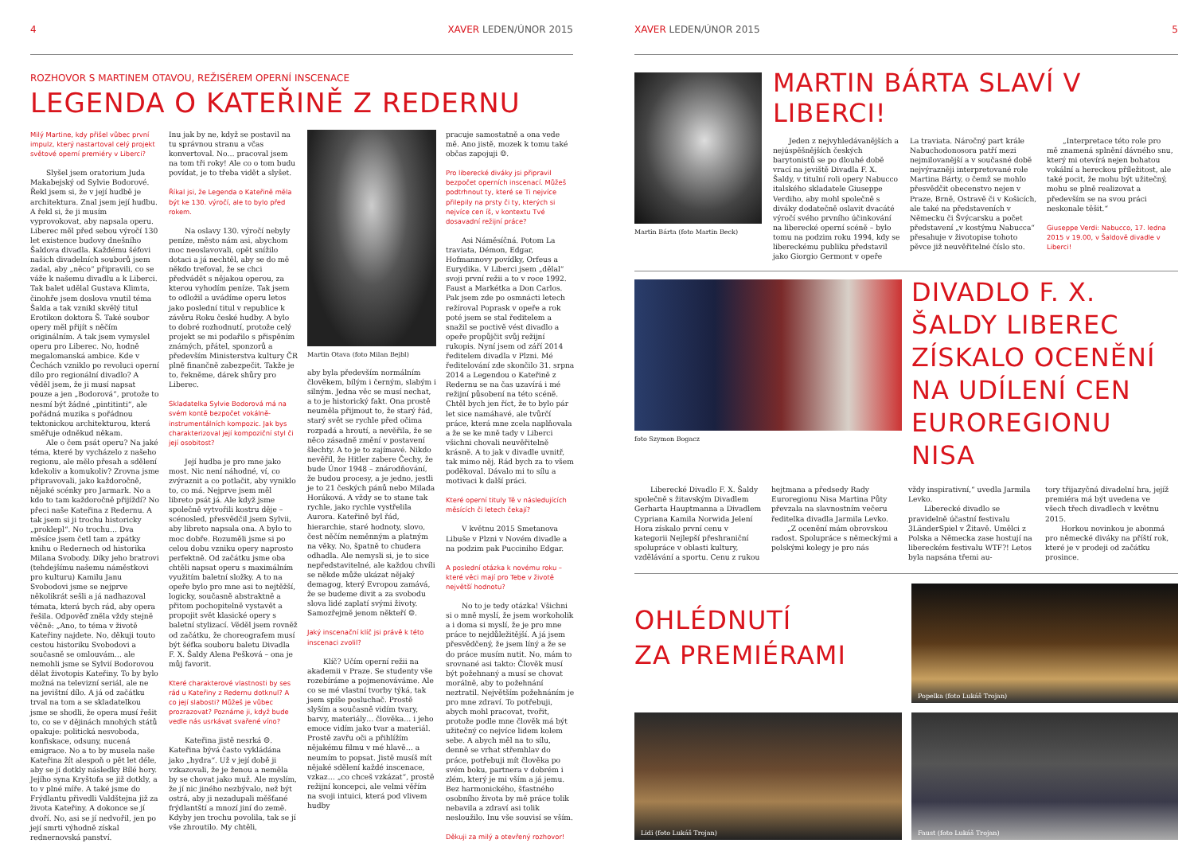4 XAVER LEDEN/ÚNOR 2015
ROZHOVOR S MARTINEM OTAVOU, REŽISÉREM OPERNÍ INSCENACE
LEGENDA O KATEŘINĚ Z REDERNU
Milý Martine, kdy přišel vůbec první impulz, který nastartoval celý projekt světové operní premiéry v Liberci?
Slyšel jsem oratorium Juda Makabejský od Sylvie Bodorové. Řekl jsem si, že v její hudbě je architektura. Znal jsem její hudbu. A řekl si, že ji musím vyprovokovat, aby napsala operu. Liberec měl před sebou výročí 130 let existence budovy dnešního Šaldova divadla. Každému šéfovi našich divadelních souborů jsem zadal, aby „něco“ připravili, co se váže k našemu divadlu a k Liberci. Tak balet udělal Gustava Klimta, činohře jsem doslova vnutil téma Šalda a tak vznikl skvělý titul Erotikon doktora Š. Také soubor opery měl přijít s něčím originálním. A tak jsem vymyslel operu pro Liberec. No, hodně megalomanská ambice. Kde v Čechách vzniklo po revoluci operní dílo pro regionální divadlo? A věděl jsem, že ji musí napsat pouze a jen „Bodorová“, protože to nesmí být žádné „pintitinti“, ale pořádná muzika s pořádnou tektonickou architekturou, která směřuje odněkud někam.
Ale o čem psát operu? Na jaké téma, které by vycházelo z našeho regionu, ale mělo přesah a sdělení kdekoliv a komukoliv? Zrovna jsme připravovali, jako každoročně, nějaké scénky pro Jarmark. No a kdo to tam každoročně přijíždí? No přeci naše Kateřina z Redernu. A tak jsem si ji trochu historicky „proklepl“. No trochu… Dva měsíce jsem četl tam a zpátky knihu o Redernech od historika Milana Svobody. Díky jeho bratrovi (tehdejšímu našemu náměstkovi pro kulturu) Kamilu Janu Svobodovi jsme se nejprve několikrát sešli a já nadhazoval témata, která bych rád, aby opera řešila. Odpověď zněla vždy stejně věčně: „Ano, to téma v životě Kateřiny najdete. No, děkuji touto cestou historiku Svobodovi a současně se omlouvám… ale nemohli jsme se Sylvií Bodorovou dělat životopis Kateřiny. To by bylo možná na televizní seriál, ale ne na jevištní dílo. A já od začátku trval na tom a se skladatelkou jsme se shodli, že opera musí řešit to, co se v dějinách mnohých států opakuje: politická nesvoboda, konfiskace, odsuny, nucená emigrace. No a to by musela naše Kateřina žít alespoň o pět let déle, aby se jí dotkly následky Bílé hory. Jejího syna Kryštofa se již dotkly, a to v plné míře. A také jsme do Frýdlantu přivedli Valdštejna již za života Kateřiny. A dokonce se jí dvoří. No, asi se jí nedvořil, jen po její smrti výhodně získal rednernovská panství.
Inu jak by ne, když se postavil na tu správnou stranu a včas konvertoval. No… pracoval jsem na tom tři roky! Ale co o tom budu povídat, je to třeba vidět a slyšet.
Říkal jsi, že Legenda o Kateřině měla být ke 130. výročí, ale to bylo před rokem.
Na oslavy 130. výročí nebyly peníze, město nám asi, abychom moc neoslavovali, opět snížilo dotaci a já nechtěl, aby se do mě někdo trefoval, že se chci předvádět s nějakou operou, za kterou vyhodím peníze. Tak jsem to odložil a uvádíme operu letos jako poslední titul v republice k závěru Roku české hudby. A bylo to dobré rozhodnutí, protože celý projekt se mi podařilo s přispěním známých, přátel, sponzorů a především Ministerstva kultury ČR plně finančně zabezpečit. Takže je to, řekněme, dárek shůry pro Liberec.
Skladatelka Sylvie Bodorová má na svém kontě bezpočet vokálně-instrumentálních kompozic. Jak bys charakterizoval její kompoziční styl či její osobitost?
Její hudba je pro mne jako most. Nic není náhodné, ví, co zvýraznit a co potlačit, aby vyniklo to, co má. Nejprve jsem měl libreto psát já. Ale když jsme společně vytvořili kostru děje – scénosled, přesvědčil jsem Sylvii, aby libreto napsala ona. A bylo to moc dobře. Rozuměli jsme si po celou dobu vzniku opery naprosto perfektně. Od začátku jsme oba chtěli napsat operu s maximálním využitím baletní složky. A to na opeře bylo pro mne asi to nejtěžší, logicky, současně abstraktně a přitom pochopitelně vystavět a propojit svět klasické opery s baletní stylizací. Věděl jsem rovněž od začátku, že choreografem musí být šéfka souboru baletu Divadla F. X. Šaldy Alena Pešková – ona je můj favorit.
Které charakterové vlastnosti by ses rád u Kateřiny z Redernu dotknul? A co její slabosti? Můžeš je vůbec prozrazovat? Poznáme ji, když bude vedle nás usrkávat svařené víno?
Kateřina jistě nesrká ☺. Kateřina bývá často vykládána jako „hydra“. Už v její době ji vzkazovali, že je ženou a neměla by se chovat jako muž. Ale myslím, že jí nic jiného nezbývalo, než být ostrá, aby ji nezadupali měšťané frýdlantští a mnozí jiní do země. Kdyby jen trochu povolila, tak se jí vše zhroutilo. My chtěli,
Martin Otava (foto Milan Bejbl)
aby byla především normálním člověkem, bílým i černým, slabým i silným. Jedna věc se musí nechat, a to je historický fakt. Ona prostě neuměla přijmout to, že starý řád, starý svět se rychle před očima rozpadá a hroutí, a nevěřila, že se něco zásadně změní v postavení šlechty. A to je to zajímavé. Nikdo nevěřil, že Hitler zabere Čechy, že bude Únor 1948 – znárodňování, že budou procesy, a je jedno, jestli je to 21 českých pánů nebo Milada Horáková. A vždy se to stane tak rychle, jako rychle vystřelila Aurora. Kateřině byl řád, hierarchie, staré hodnoty, slovo, čest něčím neměnným a platným na věky. No, špatně to chudera odhadla. Ale nemysli si, je to sice nepředstavitelné, ale každou chvíli se někde může ukázat nějaký demagog, který Evropou zamává, že se budeme divit a za svobodu slova lidé zaplatí svými životy. Samozřejmě jenom někteří ☺.
Jaký inscenační klíč jsi právě k této inscenaci zvolil?
Klíč? Učím operní režii na akademii v Praze. Se studenty vše rozebíráme a pojmenováváme. Ale co se mé vlastní tvorby týká, tak jsem spíše posluchač. Prostě slyším a současně vidím tvary, barvy, materiály… člověka… i jeho emoce vidím jako tvar a materiál. Prostě zavřu oči a přihlížím nějakému filmu v mé hlavě… a neumím to popsat. Jistě musíš mít nějaké sdělení každé inscenace, vzkaz… „co chceš vzkázat“, prostě režijní koncepci, ale velmi věřím na svoji intuici, která pod vlivem hudby
pracuje samostatně a ona vede mě. Ano jistě, mozek k tomu také občas zapojuji ☺.
Pro liberecké diváky jsi připravil bezpočet operních inscenací. Můžeš podtrhnout ty, které se Ti nejvíce přilepily na prsty či ty, kterých si nejvíce cen íš, v kontextu Tvé dosavadní režijní práce?
Asi Náměsíčná. Potom La traviata, Démon, Edgar, Hofmannovy povídky, Orfeus a Eurydika. V Liberci jsem „dělal“ svoji první režii a to v roce 1992. Faust a Markétka a Don Carlos. Pak jsem zde po osmnácti letech režíroval Poprask v opeře a rok poté jsem se stal ředitelem a snažil se poctivě vést divadlo a opeře propůjčit svůj režijní rukopis. Nyní jsem od září 2014 ředitelem divadla v Plzni. Mé ředitelování zde skončilo 31. srpna 2014 a Legendou o Kateřině z Redernu se na čas uzavírá i mé režijní působení na této scéně. Chtěl bych jen říct, že to bylo pár let sice namáhavé, ale tvůrčí práce, která mne zcela naplňovala a že se ke mně tady v Liberci všichni chovali neuvěřitelně krásně. A to jak v divadle uvnitř, tak mimo něj. Rád bych za to všem poděkoval. Dávalo mi to sílu a motivaci k další práci.
Které operní tituly Tě v následujících měsících či letech čekají?
V květnu 2015 Smetanova Libuše v Plzni v Novém divadle a na podzim pak Pucciniho Edgar.
A poslední otázka k novému roku – které věci mají pro Tebe v životě největší hodnotu?
No to je tedy otázka! Všichni si o mně myslí, že jsem workoholik a i doma si myslí, že je pro mne práce to nejdůležitější. A já jsem přesvědčený, že jsem líný a že se do práce musím nutit. No, mám to srovnané asi takto: Člověk musí být požehnaný a musí se chovat morálně, aby to požehnání neztratil. Největším požehnáním je pro mne zdraví. To potřebuji, abych mohl pracovat, tvořit, protože podle mne člověk má být užitečný co nejvíce lidem kolem sebe. A abych měl na to sílu, denně se vrhat střemhlav do práce, potřebuji mít člověka po svém boku, partnera v dobrém i zlém, který je mi vším a já jemu. Bez harmonického, šťastného osobního života by mě práce tolik nebavila a zdraví asi tolik nesloužilo. Inu vše souvisí se vším.
Děkuji za milý a otevřený rozhovor!
XAVER LEDEN/ÚNOR 2015 5
Martin Bárta (foto Martin Beck)
MARTIN BÁRTA SLAVÍ V LIBERCI!
Jeden z nejvyhledávanějších a nejúspěšnějších českých barytonistů se po dlouhé době vrací na jeviště Divadla F. X. Šaldy, v titulní roli opery Nabucco italského skladatele Giuseppe Verdiho, aby mohl společně s diváky dodatečně oslavit dvacáté výročí svého prvního účinkování na liberecké operní scéně – bylo tomu na podzim roku 1994, kdy se libereckému publiku představil jako Giorgio Germont v opeře
La traviata. Náročný part krále Nabuchodonosora patří mezi nejmilovanější a v současné době nejvýrazněji interpretované role Martina Bárty, o čemž se mohlo přesvědčit obecenstvo nejen v Praze, Brně, Ostravě či v Košicích, ale také na představeních v Německu či Švýcarsku a počet představení „v kostýmu Nabucca“ přesahuje v životopise tohoto pěvce již neuvěřitelné číslo sto.
„Interpretace této role pro mě znamená splnění dávného snu, který mi otevírá nejen bohatou vokální a hereckou příležitost, ale také pocit, že mohu být užitečný, mohu se plně realizovat a především se na svou práci neskonale těšit.“
Giuseppe Verdi: Nabucco, 17. ledna 2015 v 19.00, v Šaldově divadle v Liberci!
foto Szymon Bogacz
DIVADLO F. X. ŠALDY LIBEREC ZÍSKALO OCENĚNÍ NA UDÍLENÍ CEN EUROREGIONU NISA
Liberecké Divadlo F. X. Šaldy společně s žitavským Divadlem Gerharta Hauptmanna a Divadlem Cypriana Kamila Norwida Jelení Hora získalo první cenu v kategorii Nejlepší přeshraniční spolupráce v oblasti kultury, vzdělávání a sportu. Cenu z rukou
hejtmana a předsedy Rady Euroregionu Nisa Martina Půty převzala na slavnostním večeru ředitelka divadla Jarmila Levko.
„Z ocenění mám obrovskou radost. Spolupráce s německými a polskými kolegy je pro nás
vždy inspirativní,“ uvedla Jarmila Levko.
Liberecké divadlo se pravidelně účastní festivalu 3LänderSpiel v Žitavě. Umělci z Polska a Německa zase hostují na libereckém festivalu WTF?! Letos byla napsána třemi au-
tory třijazyčná divadelní hra, jejíž premiéra má být uvedena ve všech třech divadlech v květnu 2015.
Horkou novinkou je abonmá pro německé diváky na příští rok, které je v prodeji od začátku prosince.
OHLÉDNUTÍ
ZA PREMIÉRAMI
Popelka (foto Lukáš Trojan)
Lidi (foto Lukáš Trojan) Faust (foto Lukáš Trojan)